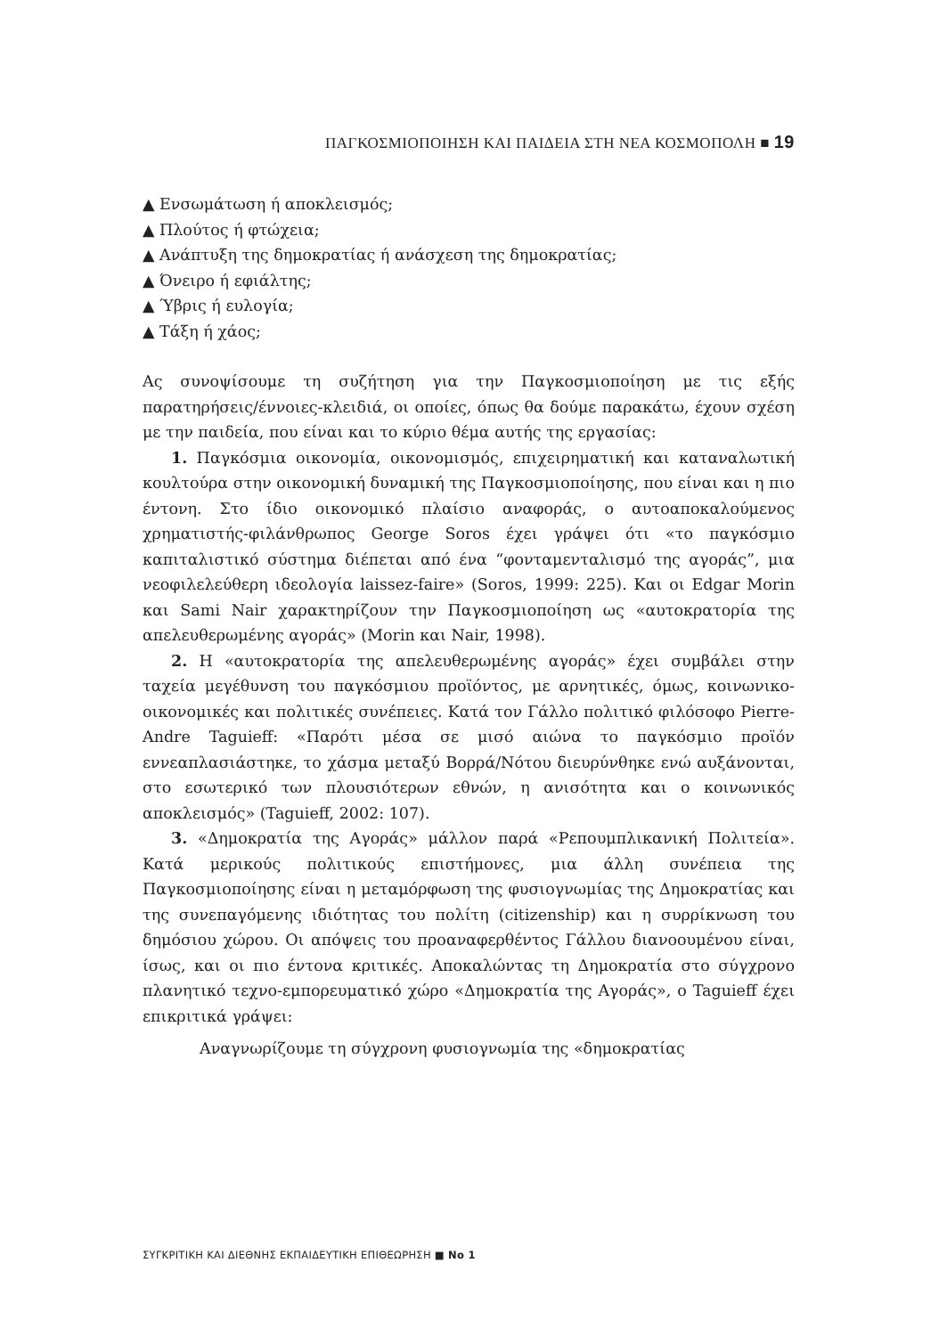ΠΑΓΚΟΣΜΙΟΠΟΙΗΣΗ ΚΑΙ ΠΑΙΔΕΙΑ ΣΤΗ ΝΕΑ ΚΟΣΜΟΠΟΛΗ ■ 19
▲ Ενσωμάτωση ή αποκλεισμός;
▲ Πλούτος ή φτώχεια;
▲ Ανάπτυξη της δημοκρατίας ή ανάσχεση της δημοκρατίας;
▲ Όνειρο ή εφιάλτης;
▲ Ύβρις ή ευλογία;
▲ Τάξη ή χάος;
Ας συνοψίσουμε τη συζήτηση για την Παγκοσμιοποίηση με τις εξής παρατηρήσεις/έννοιες-κλειδιά, οι οποίες, όπως θα δούμε παρακάτω, έχουν σχέση με την παιδεία, που είναι και το κύριο θέμα αυτής της εργασίας:
1. Παγκόσμια οικονομία, οικονομισμός, επιχειρηματική και καταναλωτική κουλτούρα στην οικονομική δυναμική της Παγκοσμιοποίησης, που είναι και η πιο έντονη. Στο ίδιο οικονομικό πλαίσιο αναφοράς, ο αυτοαποκαλούμενος χρηματιστής-φιλάνθρωπος George Soros έχει γράψει ότι «το παγκόσμιο καπιταλιστικό σύστημα διέπεται από ένα “φονταμενταλισμό της αγοράς”, μια νεοφιλελεύθερη ιδεολογία laissez-faire» (Soros, 1999: 225). Και οι Edgar Morin και Sami Nair χαρακτηρίζουν την Παγκοσμιοποίηση ως «αυτοκρατορία της απελευθερωμένης αγοράς» (Morin και Nair, 1998).
2. Η «αυτοκρατορία της απελευθερωμένης αγοράς» έχει συμβάλει στην ταχεία μεγέθυνση του παγκόσμιου προϊόντος, με αρνητικές, όμως, κοινωνικο-οικονομικές και πολιτικές συνέπειες. Κατά τον Γάλλο πολιτικό φιλόσοφο Pierre-Andre Taguieff: «Παρότι μέσα σε μισό αιώνα το παγκόσμιο προϊόν εννεαπλασιάστηκε, το χάσμα μεταξύ Βορρά/Νότου διευρύνθηκε ενώ αυξάνονται, στο εσωτερικό των πλουσιότερων εθνών, η ανισότητα και ο κοινωνικός αποκλεισμός» (Taguieff, 2002: 107).
3. «Δημοκρατία της Αγοράς» μάλλον παρά «Ρεπουμπλικανική Πολιτεία». Κατά μερικούς πολιτικούς επιστήμονες, μια άλλη συνέπεια της Παγκοσμιοποίησης είναι η μεταμόρφωση της φυσιογνωμίας της Δημοκρατίας και της συνεπαγόμενης ιδιότητας του πολίτη (citizenship) και η συρρίκνωση του δημόσιου χώρου. Οι απόψεις του προαναφερθέντος Γάλλου διανοουμένου είναι, ίσως, και οι πιο έντονα κριτικές. Αποκαλώντας τη Δημοκρατία στο σύγχρονο πλανητικό τεχνο-εμπορευματικό χώρο «Δημοκρατία της Αγοράς», ο Taguieff έχει επικριτικά γράψει:
Αναγνωρίζουμε τη σύγχρονη φυσιογνωμία της «δημοκρατίας
ΣΥΓΚΡΙΤΙΚΗ ΚΑΙ ΔΙΕΘΝΗΣ ΕΚΠΑΙΔΕΥΤΙΚΗ ΕΠΙΘΕΩΡΗΣΗ ■ No 1